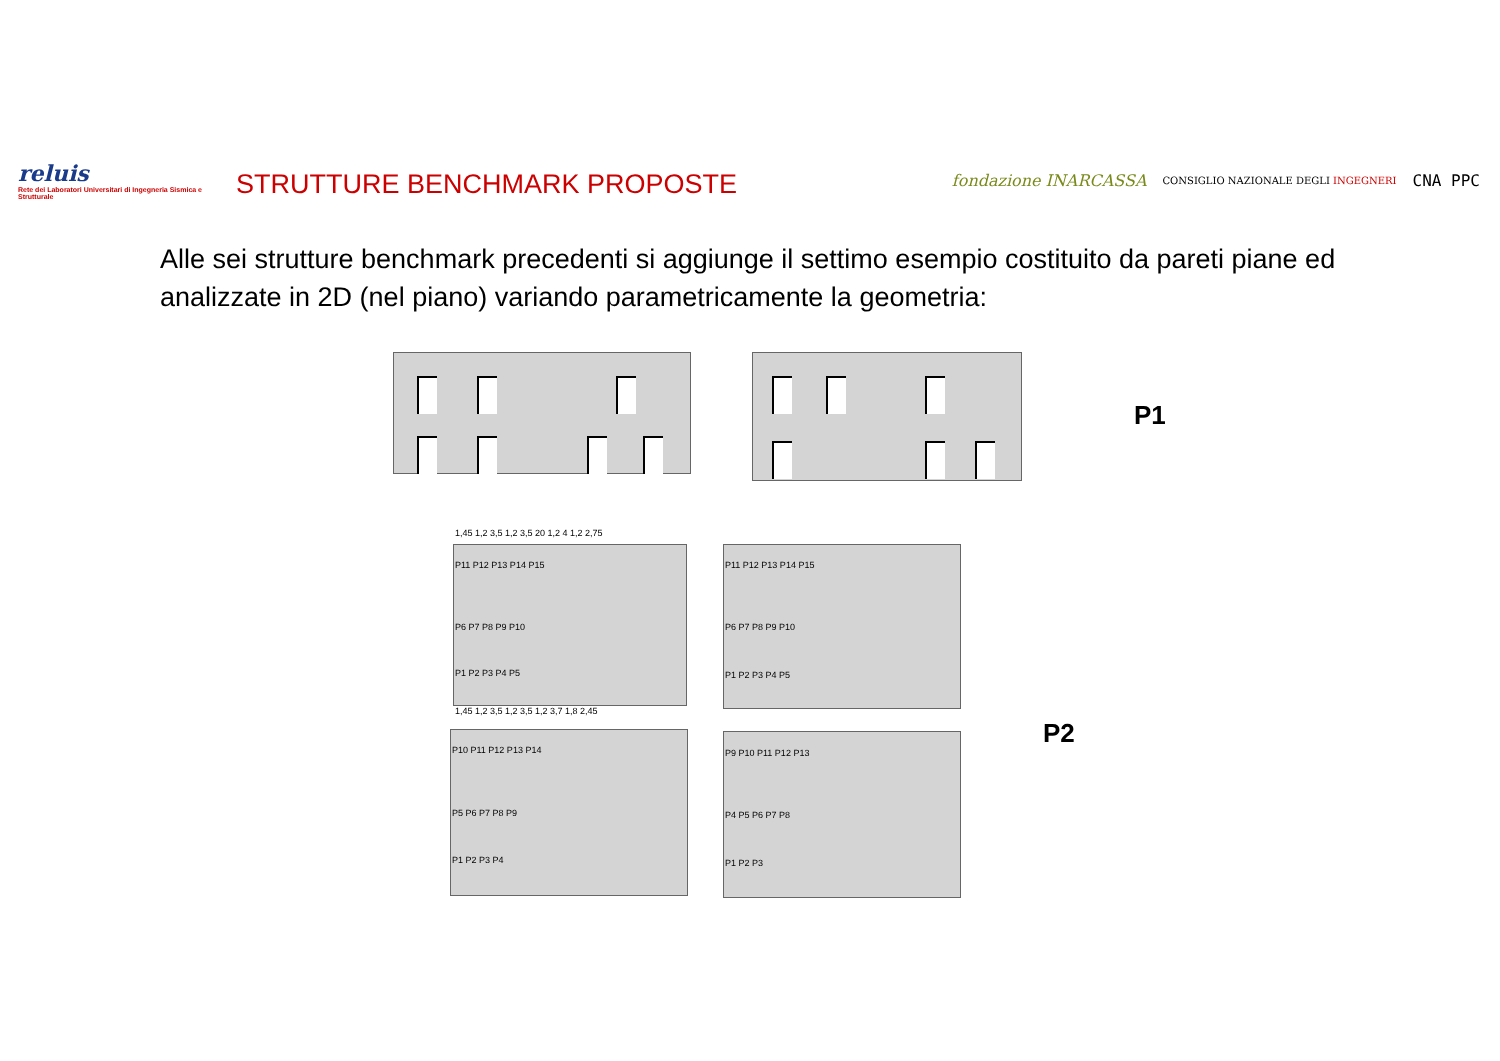reluis
Rete dei Laboratori Universitari di Ingegneria Sismica e Strutturale
STRUTTURE BENCHMARK PROPOSTE
fondazione INARCASSA CONSIGLIO NAZIONALE DEGLI INGEGNERI CNA PPC
Alle sei strutture benchmark precedenti si aggiunge il settimo esempio costituito da pareti piane ed analizzate in 2D (nel piano) variando parametricamente la geometria:
P1
P11 P12 P13 P14 P15
P6 P7 P8 P9 P10
P1 P2 P3 P4 P5
1,45 1,2 3,5 1,2 3,5 20 1,2 4 1,2 2,75
1,45 1,2 3,5 1,2 3,5 1,2 3,7 1,8 2,45
P11 P12 P13 P14 P15
P6 P7 P8 P9 P10
P1 P2 P3 P4 P5
P10 P11 P12 P13 P14
P5 P6 P7 P8 P9
P1 P2 P3 P4
P9 P10 P11 P12 P13
P4 P5 P6 P7 P8
P1 P2 P3
P2